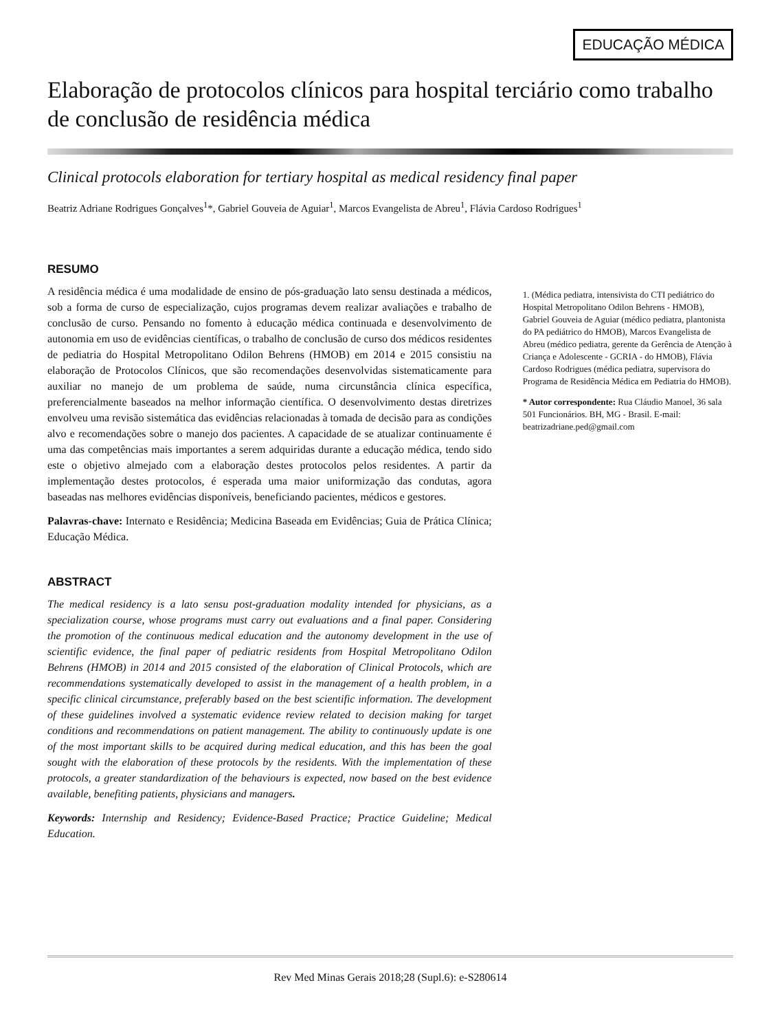EDUCAÇÃO MÉDICA
Elaboração de protocolos clínicos para hospital terciário como trabalho de conclusão de residência médica
Clinical protocols elaboration for tertiary hospital as medical residency final paper
Beatriz Adriane Rodrigues Gonçalves<sup>1</sup>*, Gabriel Gouveia de Aguiar<sup>1</sup>, Marcos Evangelista de Abreu<sup>1</sup>, Flávia Cardoso Rodrigues<sup>1</sup>
RESUMO
A residência médica é uma modalidade de ensino de pós-graduação lato sensu destinada a médicos, sob a forma de curso de especialização, cujos programas devem realizar avaliações e trabalho de conclusão de curso. Pensando no fomento à educação médica continuada e desenvolvimento de autonomia em uso de evidências científicas, o trabalho de conclusão de curso dos médicos residentes de pediatria do Hospital Metropolitano Odilon Behrens (HMOB) em 2014 e 2015 consistiu na elaboração de Protocolos Clínicos, que são recomendações desenvolvidas sistematicamente para auxiliar no manejo de um problema de saúde, numa circunstância clínica específica, preferencialmente baseados na melhor informação científica. O desenvolvimento destas diretrizes envolveu uma revisão sistemática das evidências relacionadas à tomada de decisão para as condições alvo e recomendações sobre o manejo dos pacientes. A capacidade de se atualizar continuamente é uma das competências mais importantes a serem adquiridas durante a educação médica, tendo sido este o objetivo almejado com a elaboração destes protocolos pelos residentes. A partir da implementação destes protocolos, é esperada uma maior uniformização das condutas, agora baseadas nas melhores evidências disponíveis, beneficiando pacientes, médicos e gestores.
Palavras-chave: Internato e Residência; Medicina Baseada em Evidências; Guia de Prática Clínica; Educação Médica.
ABSTRACT
The medical residency is a lato sensu post-graduation modality intended for physicians, as a specialization course, whose programs must carry out evaluations and a final paper. Considering the promotion of the continuous medical education and the autonomy development in the use of scientific evidence, the final paper of pediatric residents from Hospital Metropolitano Odilon Behrens (HMOB) in 2014 and 2015 consisted of the elaboration of Clinical Protocols, which are recommendations systematically developed to assist in the management of a health problem, in a specific clinical circumstance, preferably based on the best scientific information. The development of these guidelines involved a systematic evidence review related to decision making for target conditions and recommendations on patient management. The ability to continuously update is one of the most important skills to be acquired during medical education, and this has been the goal sought with the elaboration of these protocols by the residents. With the implementation of these protocols, a greater standardization of the behaviours is expected, now based on the best evidence available, benefiting patients, physicians and managers.
Keywords: Internship and Residency; Evidence-Based Practice; Practice Guideline; Medical Education.
1. (Médica pediatra, intensivista do CTI pediátrico do Hospital Metropolitano Odilon Behrens - HMOB), Gabriel Gouveia de Aguiar (médico pediatra, plantonista do PA pediátrico do HMOB), Marcos Evangelista de Abreu (médico pediatra, gerente da Gerência de Atenção à Criança e Adolescente - GCRIA - do HMOB), Flávia Cardoso Rodrigues (médica pediatra, supervisora do Programa de Residência Médica em Pediatria do HMOB).
* Autor correspondente: Rua Cláudio Manoel, 36 sala 501 Funcionários. BH, MG - Brasil. E-mail: beatrizadriane.ped@gmail.com
Rev Med Minas Gerais 2018;28 (Supl.6): e-S280614